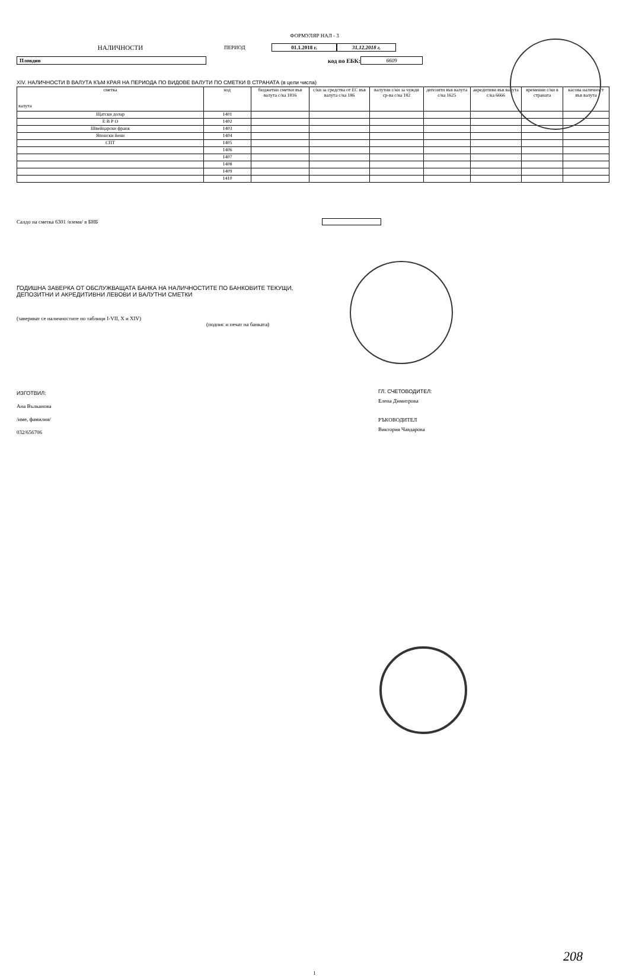ФОРМУЛЯР НАЛ - 3
НАЛИЧНОСТИ
ПЕРИОД 01.1.2018 г. 31.12.2018 г.
Пловдив код по ЕБК: 6609
XIV. НАЛИЧНОСТИ В ВАЛУТА КЪМ КРАЯ НА ПЕРИОДА ПО ВИДОВЕ ВАЛУТИ ПО СМЕТКИ В СТРАНАТА (в цели числа)
| сметка валута | код | бюджетни сметки във валута с/ка 1816 | с/ки за средства от ЕС във валута с/ка 186 | валутни с/ки за чужди ср-ва с/ка 182 | депозити във валута с/ка 1625 | акредитиви във валута с/ка 6666 | временни с/ки в страната | касова наличност във валута |
| --- | --- | --- | --- | --- | --- | --- | --- | --- |
| Щатски долар | 1401 | | | | | | | |
| Е В Р О | 1402 | | | | | | | |
| Швейцарски франк | 1403 | | | | | | | |
| Японски йени | 1404 | | | | | | | |
| СПТ | 1405 | | | | | | | |
| | 1406 | | | | | | | |
| | 1407 | | | | | | | |
| | 1408 | | | | | | | |
| | 1409 | | | | | | | |
| | 1410 | | | | | | | |
Салдо на сметка 6301 /вземя/ в БНБ
ГОДИШНА ЗАВЕРКА ОТ ОБСЛУЖВАЩАТА БАНКА НА НАЛИЧНОСТИТЕ ПО БАНКОВИТЕ ТЕКУЩИ,
ДЕПОЗИТНИ И АКРЕДИТИВНИ ЛЕВОВИ И ВАЛУТНИ СМЕТКИ
(заверяват се наличностите по таблици I-VII, X и XIV)
(подпис и печат на банката)
ИЗГОТВИЛ:
Ана Вълканова
/име, фамилия/
032/656706
ГЛ. СЧЕТОВОДИТЕЛ:
Елена Димитрова
РЪКОВОДИТЕЛ
Виктория Чавдарова
208
1